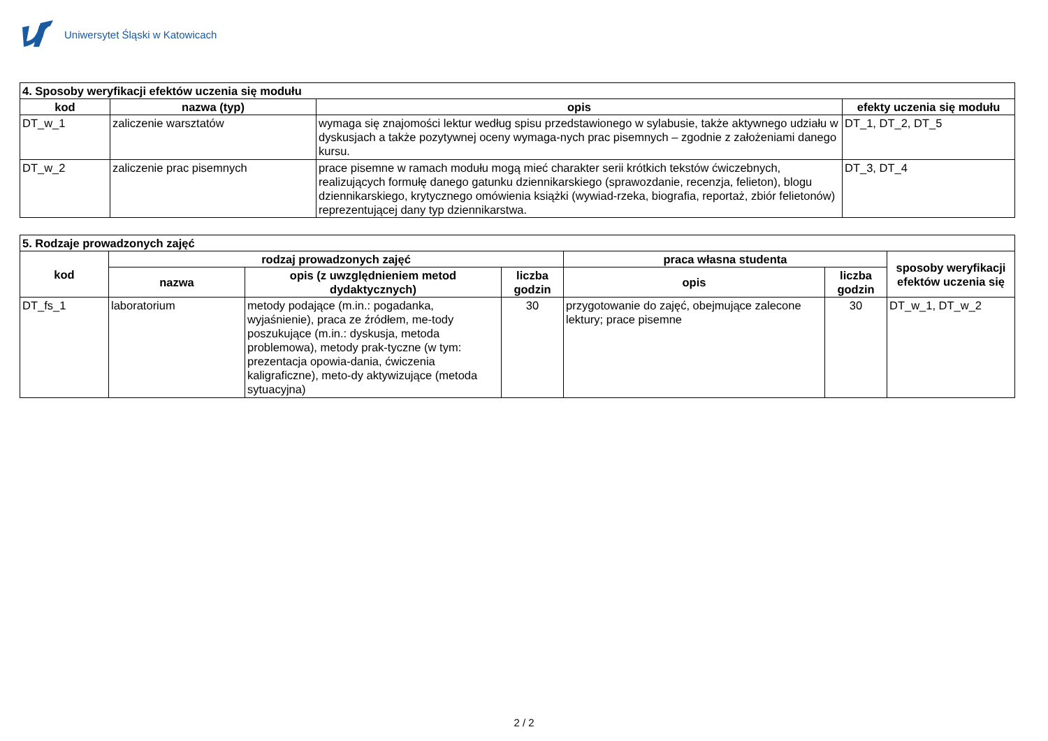Uniwersytet Śląski w Katowicach
| 4. Sposoby weryfikacji efektów uczenia się modułu | | | |
| --- | --- | --- | --- |
| kod | nazwa (typ) | opis | efekty uczenia się modułu |
| DT_w_1 | zaliczenie warsztatów | wymaga się znajomości lektur według spisu przedstawionego w sylabusie, także aktywnego udziału w dyskusjach a także pozytywnej oceny wymaga-nych prac pisemnych – zgodnie z założeniami danego kursu. | DT_1, DT_2, DT_5 |
| DT_w_2 | zaliczenie prac pisemnych | prace pisemne w ramach modułu mogą mieć charakter serii krótkich tekstów ćwiczebnych, realizujących formułę danego gatunku dziennikarskiego (sprawozdanie, recenzja, felieton), blogu dziennikarskiego, krytycznego omówienia książki (wywiad-rzeka, biografia, reportaż, zbiór felietonów) reprezentującej dany typ dziennikarstwa. | DT_3, DT_4 |
| 5. Rodzaje prowadzonych zajęć | | | | | | |
| --- | --- | --- | --- | --- | --- | --- |
| kod | rodzaj prowadzonych zajęć | | | praca własna studenta | | sposoby weryfikacji efektów uczenia się |
| | nazwa | opis (z uwzględnieniem metod dydaktycznych) | liczba godzin | opis | liczba godzin | |
| DT_fs_1 | laboratorium | metody podające (m.in.: pogadanka, wyjaśnienie), praca ze źródłem, me-tody poszukujące (m.in.: dyskusja, metoda problemowa), metody prak-tyczne (w tym: prezentacja opowia-dania, ćwiczenia kaligraficzne), meto-dy aktywizujące (metoda sytuacyjna) | 30 | przygotowanie do zajęć, obejmujące zalecone lektury; prace pisemne | 30 | DT_w_1, DT_w_2 |
2 / 2